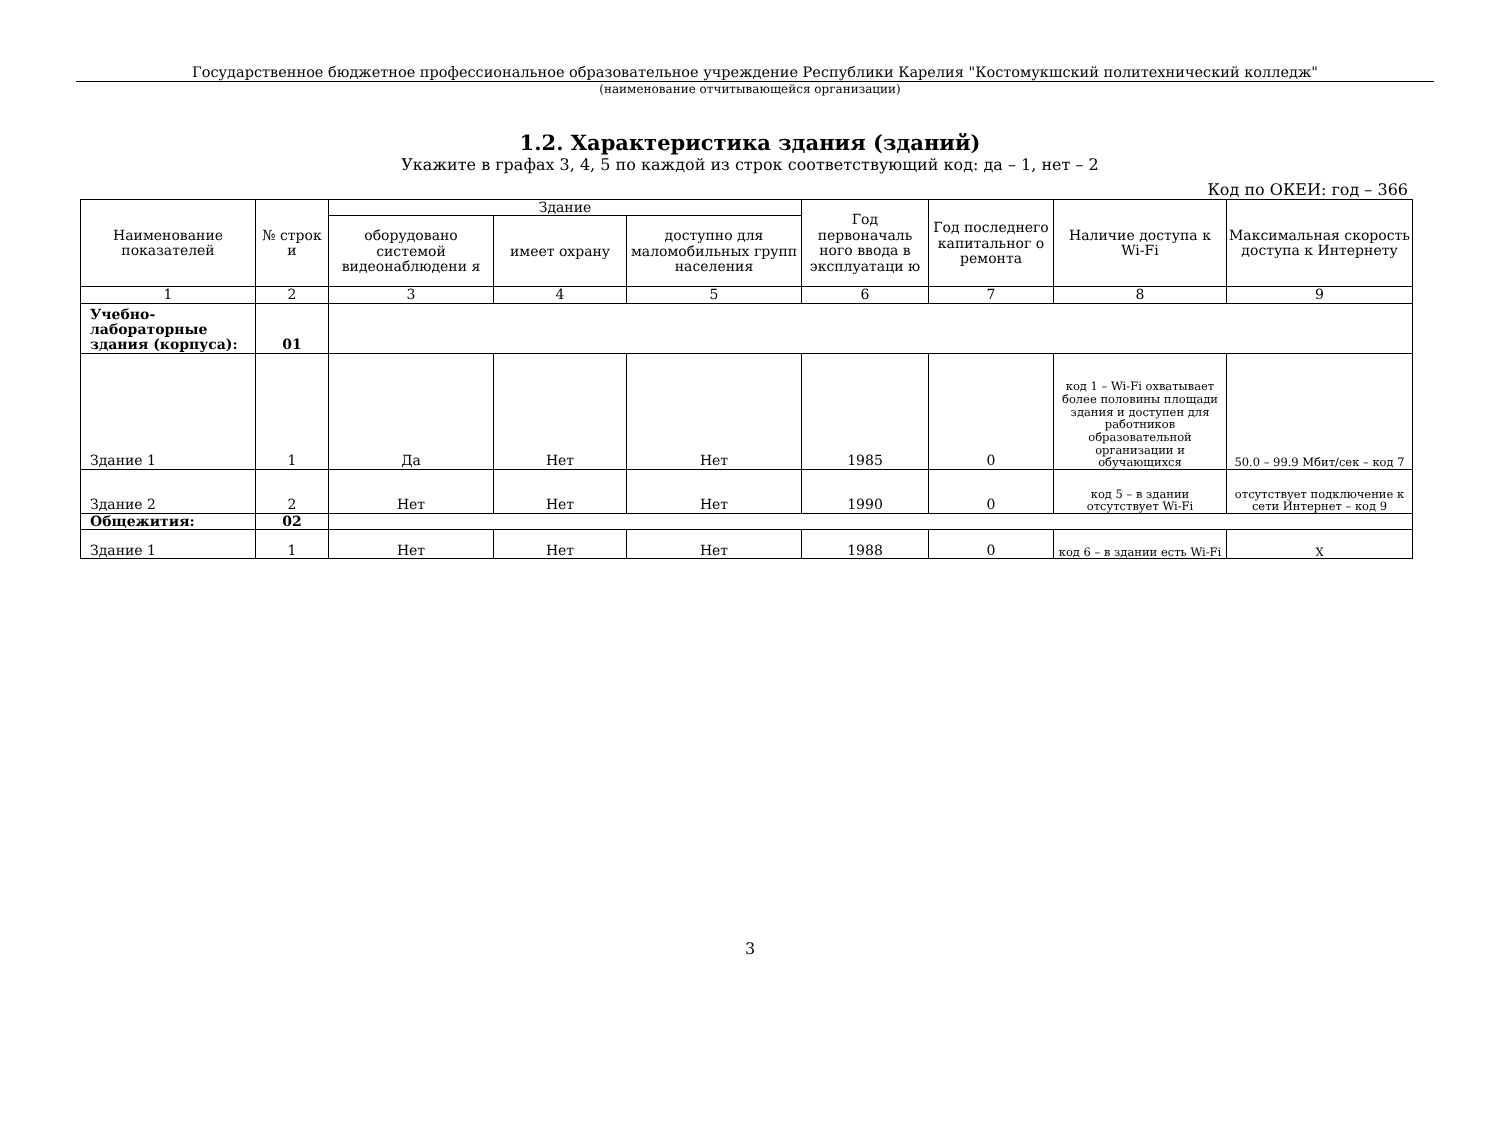Государственное бюджетное профессиональное образовательное учреждение Республики Карелия "Костомукшский политехнический колледж"
(наименование отчитывающейся организации)
1.2. Характеристика здания (зданий)
Укажите в графах 3, 4, 5 по каждой из строк соответствующий код: да – 1, нет – 2
Код по ОКЕИ: год – 366
| Наименование показателей | № строк и | Здание | | | Год первоначаль ного ввода в эксплуатаци ю | Год последнего капитальног о ремонта | Наличие доступа к Wi-Fi | Максимальная скорость доступа к Интернету |
| --- | --- | --- | --- | --- | --- | --- | --- | --- |
| | | оборудовано системой видеонаблюдени я | имеет охрану | доступно для маломобильных групп населения | | | | |
| 1 | 2 | 3 | 4 | 5 | 6 | 7 | 8 | 9 |
| Учебно-лабораторные здания (корпуса): | 01 | | | | | | | |
| Здание 1 | 1 | Да | Нет | Нет | 1985 | 0 | код 1 – Wi-Fi охватывает более половины площади здания и доступен для работников образовательной организации и обучающихся | 50.0 – 99.9 Мбит/сек – код 7 |
| Здание 2 | 2 | Нет | Нет | Нет | 1990 | 0 | код 5 – в здании отсутствует Wi-Fi | отсутствует подключение к сети Интернет – код 9 |
| Общежития: | 02 | | | | | | | |
| Здание 1 | 1 | Нет | Нет | Нет | 1988 | 0 | код 6 – в здании есть Wi-Fi | X |
3